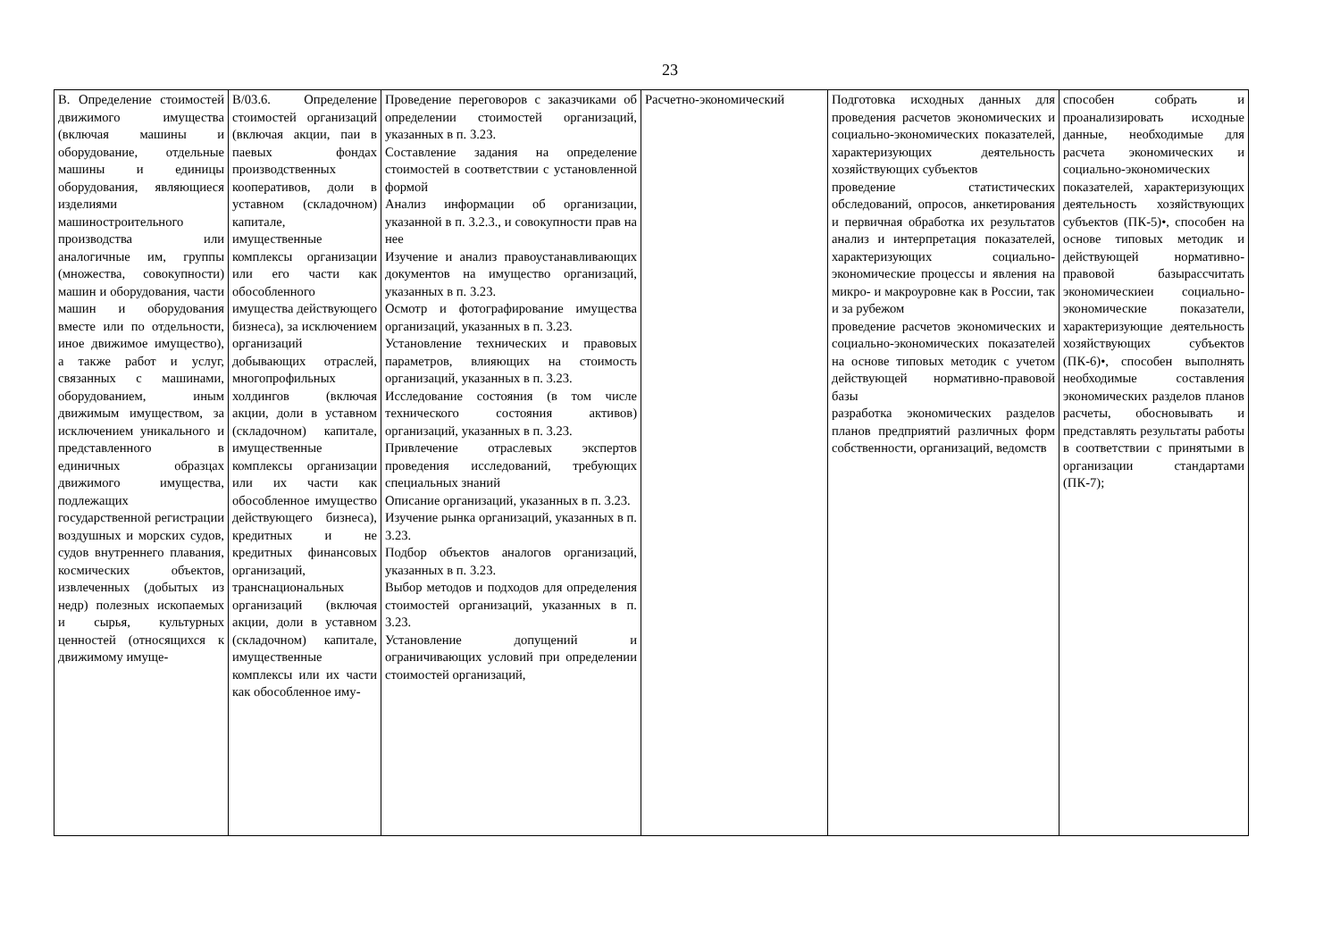23
| В. Определение стоимостей движимого имущества (включая машины и оборудование, отдельные машины и единицы оборудования, являющиеся изделиями машиностроительного производства или аналогичные им, группы (множества, совокупности) машин и оборудования, части машин и оборудования вместе или по отдельности, иное движимое имущество), а также работ и услуг, связанных с машинами, оборудованием, иным движимым имуществом, за исключением уникального и представленного в единичных образцах движимого имущества, подлежащих государственной регистрации воздушных и морских судов, судов внутреннего плавания, космических объектов, извлеченных (добытых из недр) полезных ископаемых и сырья, культурных ценностей (относящихся к движимому имуще- | В/03.6. Определение стоимостей организаций (включая акции, паи в паевых фондах производственных кооперативов, доли в уставном (складочном) капитале, имущественные комплексы организации или его части как обособленного имущества действующего бизнеса), за исключением организаций добывающих отраслей, многопрофильных холдингов (включая акции, доли в уставном (складочном) капитале, имущественные комплексы организации или их части как обособленное имущество действующего бизнеса), кредитных и не кредитных финансовых организаций, транснациональных организаций (включая акции, доли в уставном (складочном) капитале, имущественные комплексы или их части как обособленное иму- | Проведение переговоров с заказчиками об определении стоимостей организаций, указанных в п. 3.23. Составление задания на определение стоимостей в соответствии с установленной формой Анализ информации об организации, указанной в п. 3.2.3., и совокупности прав на нее Изучение и анализ правоустанавливающих документов на имущество организаций, указанных в п. 3.23. Осмотр и фотографирование имущества организаций, указанных в п. 3.23. Установление технических и правовых параметров, влияющих на стоимость организаций, указанных в п. 3.23. Исследование состояния (в том числе технического состояния активов) организаций, указанных в п. 3.23. Привлечение отраслевых экспертов проведения исследований, требующих специальных знаний Описание организаций, указанных в п. 3.23. Изучение рынка организаций, указанных в п. 3.23. Подбор объектов аналогов организаций, указанных в п. 3.23. Выбор методов и подходов для определения стоимостей организаций, указанных в п. 3.23. Установление допущений и ограничивающих условий при определении стоимостей организаций, | Расчетно-экономический | Подготовка исходных данных для проведения расчетов экономических и социально-экономических показателей, характеризующих деятельность хозяйствующих субъектов проведение статистических обследований, опросов, анкетирования и первичная обработка их результатов анализ и интерпретация показателей, характеризующих социально-экономические процессы и явления на микро- и макроуровне как в России, так и за рубежом проведение расчетов экономических и социально-экономических показателей на основе типовых методик с учетом действующей нормативно-правовой базы разработка экономических разделов планов предприятий различных форм собственности, организаций, ведомств | способен собрать и проанализировать исходные данные, необходимые для расчета экономических и социально-экономических показателей, характеризующих деятельность хозяйствующих субъектов (ПК-5)•, способен на основе типовых методик и действующей нормативно-правовой базырассчитать экономическиеи социально-экономические показатели, характеризующие деятельность хозяйствующих субъектов (ПК-6)•, способен выполнять необходимые составления экономических разделов планов расчеты, обосновывать и представлять результаты работы в соответствии с принятыми в организации стандартами (ПК-7); |